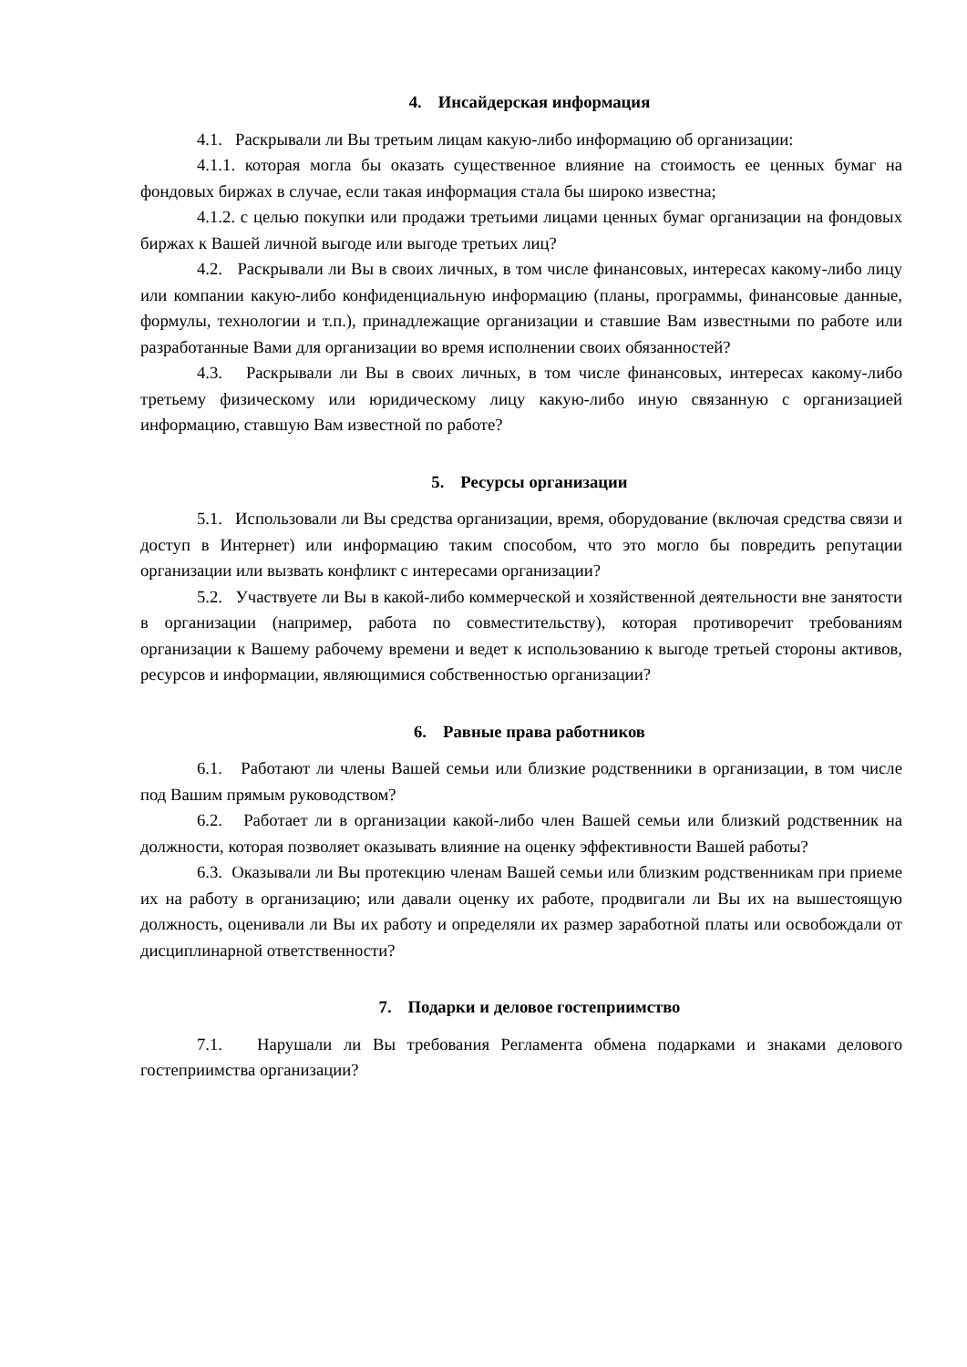4. Инсайдерская информация
4.1. Раскрывали ли Вы третьим лицам какую-либо информацию об организации:
4.1.1. которая могла бы оказать существенное влияние на стоимость ее ценных бумаг на фондовых биржах в случае, если такая информация стала бы широко известна;
4.1.2. с целью покупки или продажи третьими лицами ценных бумаг организации на фондовых биржах к Вашей личной выгоде или выгоде третьих лиц?
4.2. Раскрывали ли Вы в своих личных, в том числе финансовых, интересах какому-либо лицу или компании какую-либо конфиденциальную информацию (планы, программы, финансовые данные, формулы, технологии и т.п.), принадлежащие организации и ставшие Вам известными по работе или разработанные Вами для организации во время исполнении своих обязанностей?
4.3. Раскрывали ли Вы в своих личных, в том числе финансовых, интересах какому-либо третьему физическому или юридическому лицу какую-либо иную связанную с организацией информацию, ставшую Вам известной по работе?
5. Ресурсы организации
5.1. Использовали ли Вы средства организации, время, оборудование (включая средства связи и доступ в Интернет) или информацию таким способом, что это могло бы повредить репутации организации или вызвать конфликт с интересами организации?
5.2. Участвуете ли Вы в какой-либо коммерческой и хозяйственной деятельности вне занятости в организации (например, работа по совместительству), которая противоречит требованиям организации к Вашему рабочему времени и ведет к использованию к выгоде третьей стороны активов, ресурсов и информации, являющимися собственностью организации?
6. Равные права работников
6.1. Работают ли члены Вашей семьи или близкие родственники в организации, в том числе под Вашим прямым руководством?
6.2. Работает ли в организации какой-либо член Вашей семьи или близкий родственник на должности, которая позволяет оказывать влияние на оценку эффективности Вашей работы?
6.3. Оказывали ли Вы протекцию членам Вашей семьи или близким родственникам при приеме их на работу в организацию; или давали оценку их работе, продвигали ли Вы их на вышестоящую должность, оценивали ли Вы их работу и определяли их размер заработной платы или освобождали от дисциплинарной ответственности?
7. Подарки и деловое гостеприимство
7.1. Нарушали ли Вы требования Регламента обмена подарками и знаками делового гостеприимства организации?